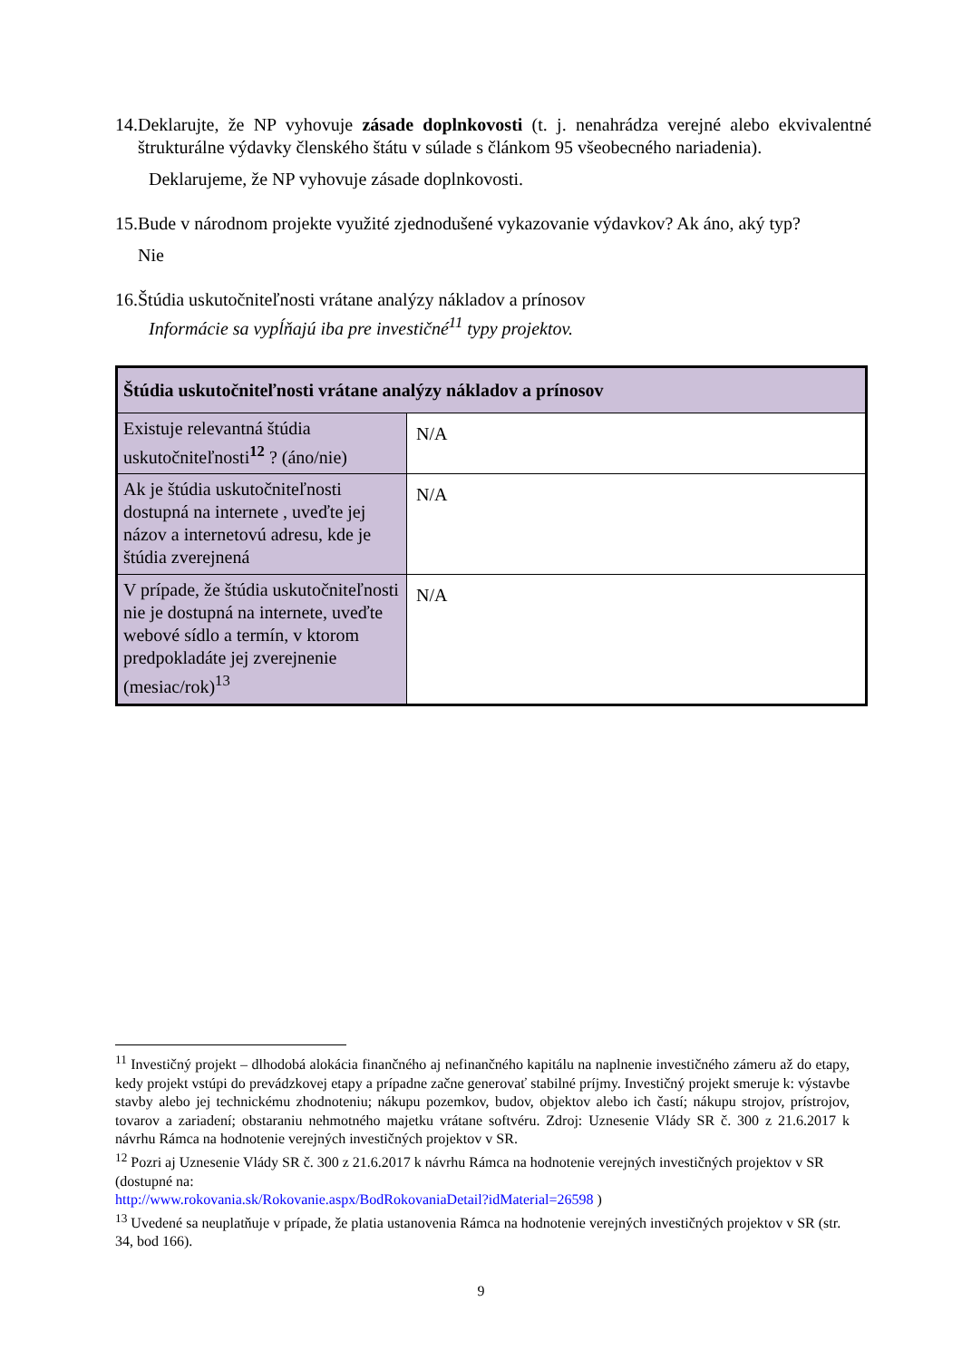14.
Deklarujte, že NP vyhovuje zásade doplnkovosti (t. j. nenahrádza verejné alebo ekvivalentné štrukturálne výdavky členského štátu v súlade s článkom 95 všeobecného nariadenia).
Deklarujeme, že NP vyhovuje zásade doplnkovosti.
15.
Bude v národnom projekte využité zjednodušené vykazovanie výdavkov? Ak áno, aký typ?
Nie
16.
Štúdia uskutočniteľnosti vrátane analýzy nákladov a prínosov
Informácie sa vypĺňajú iba pre investičné<sup>11</sup> typy projektov.
| Štúdia uskutočniteľnosti vrátane analýzy nákladov a prínosov | |
| --- | --- |
| Existuje relevantná štúdia uskutočniteľnosti<sup>12</sup> ? (áno/nie) | N/A |
| Ak je štúdia uskutočniteľnosti dostupná na internete , uveďte jej názov a internetovú adresu, kde je štúdia zverejnená | N/A |
| V prípade, že štúdia uskutočniteľnosti nie je dostupná na internete, uveďte webové sídlo a termín, v ktorom predpokladáte jej zverejnenie (mesiac/rok)<sup>13</sup> | N/A |
<sup>11</sup> Investičný projekt – dlhodobá alokácia finančného aj nefinančného kapitálu na naplnenie investičného zámeru až do etapy, kedy projekt vstúpi do prevádzkovej etapy a prípadne začne generovať stabilné príjmy. Investičný projekt smeruje k: výstavbe stavby alebo jej technickému zhodnoteniu; nákupu pozemkov, budov, objektov alebo ich častí; nákupu strojov, prístrojov, tovarov a zariadení; obstaraniu nehmotného majetku vrátane softvéru. Zdroj: Uznesenie Vlády SR č. 300 z 21.6.2017 k návrhu Rámca na hodnotenie verejných investičných projektov v SR.
<sup>12</sup> Pozri aj Uznesenie Vlády SR č. 300 z 21.6.2017 k návrhu Rámca na hodnotenie verejných investičných projektov v SR (dostupné na:
http://www.rokovania.sk/Rokovanie.aspx/BodRokovaniaDetail?idMaterial=26598 )
<sup>13</sup> Uvedené sa neuplatňuje v prípade, že platia ustanovenia Rámca na hodnotenie verejných investičných projektov v SR (str. 34, bod 166).
9